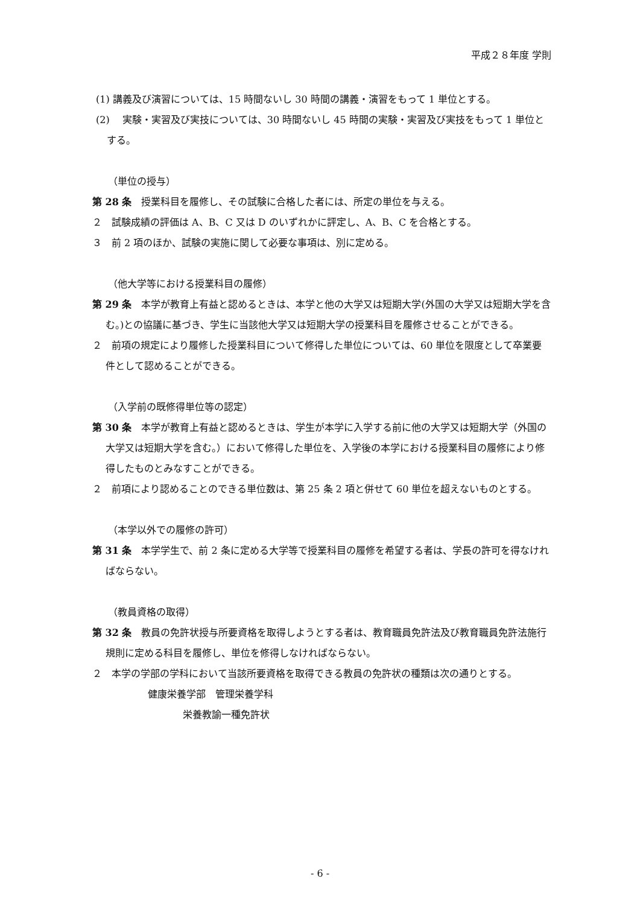平成２８年度 学則
(1) 講義及び演習については、15 時間ないし 30 時間の講義・演習をもって 1 単位とする。
(2)　 実験・実習及び実技については、30 時間ないし 45 時間の実験・実習及び実技をもって 1 単位とする。
（単位の授与）
第 28 条　授業科目を履修し、その試験に合格した者には、所定の単位を与える。
２　試験成績の評価は A、B、C 又は D のいずれかに評定し、A、B、C を合格とする。
３　前 2 項のほか、試験の実施に関して必要な事項は、別に定める。
（他大学等における授業科目の履修）
第 29 条　本学が教育上有益と認めるときは、本学と他の大学又は短期大学(外国の大学又は短期大学を含む。)との協議に基づき、学生に当該他大学又は短期大学の授業科目を履修させることができる。
２　前項の規定により履修した授業科目について修得した単位については、60 単位を限度として卒業要件として認めることができる。
（入学前の既修得単位等の認定）
第 30 条　本学が教育上有益と認めるときは、学生が本学に入学する前に他の大学又は短期大学（外国の大学又は短期大学を含む。）において修得した単位を、入学後の本学における授業科目の履修により修得したものとみなすことができる。
２　前項により認めることのできる単位数は、第 25 条 2 項と併せて 60 単位を超えないものとする。
（本学以外での履修の許可）
第 31 条　本学学生で、前 2 条に定める大学等で授業科目の履修を希望する者は、学長の許可を得なければならない。
（教員資格の取得）
第 32 条　教員の免許状授与所要資格を取得しようとする者は、教育職員免許法及び教育職員免許法施行規則に定める科目を履修し、単位を修得しなければならない。
２　本学の学部の学科において当該所要資格を取得できる教員の免許状の種類は次の通りとする。
健康栄養学部　管理栄養学科
栄養教諭一種免許状
- 6 -